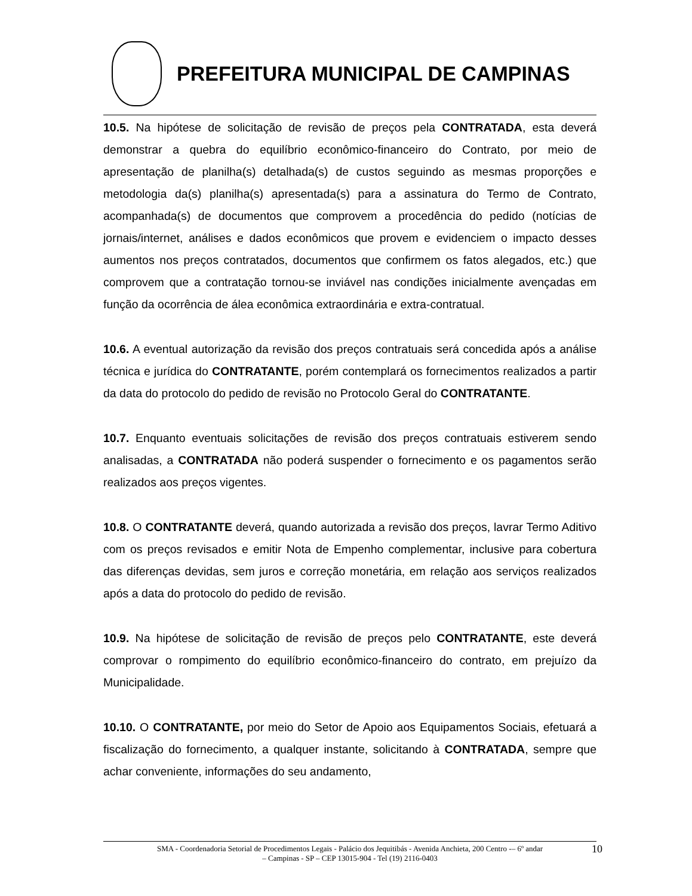PREFEITURA MUNICIPAL DE CAMPINAS
10.5. Na hipótese de solicitação de revisão de preços pela CONTRATADA, esta deverá demonstrar a quebra do equilíbrio econômico-financeiro do Contrato, por meio de apresentação de planilha(s) detalhada(s) de custos seguindo as mesmas proporções e metodologia da(s) planilha(s) apresentada(s) para a assinatura do Termo de Contrato, acompanhada(s) de documentos que comprovem a procedência do pedido (notícias de jornais/internet, análises e dados econômicos que provem e evidenciem o impacto desses aumentos nos preços contratados, documentos que confirmem os fatos alegados, etc.) que comprovem que a contratação tornou-se inviável nas condições inicialmente avençadas em função da ocorrência de álea econômica extraordinária e extra-contratual.
10.6. A eventual autorização da revisão dos preços contratuais será concedida após a análise técnica e jurídica do CONTRATANTE, porém contemplará os fornecimentos realizados a partir da data do protocolo do pedido de revisão no Protocolo Geral do CONTRATANTE.
10.7. Enquanto eventuais solicitações de revisão dos preços contratuais estiverem sendo analisadas, a CONTRATADA não poderá suspender o fornecimento e os pagamentos serão realizados aos preços vigentes.
10.8. O CONTRATANTE deverá, quando autorizada a revisão dos preços, lavrar Termo Aditivo com os preços revisados e emitir Nota de Empenho complementar, inclusive para cobertura das diferenças devidas, sem juros e correção monetária, em relação aos serviços realizados após a data do protocolo do pedido de revisão.
10.9. Na hipótese de solicitação de revisão de preços pelo CONTRATANTE, este deverá comprovar o rompimento do equilíbrio econômico-financeiro do contrato, em prejuízo da Municipalidade.
10.10. O CONTRATANTE, por meio do Setor de Apoio aos Equipamentos Sociais, efetuará a fiscalização do fornecimento, a qualquer instante, solicitando à CONTRATADA, sempre que achar conveniente, informações do seu andamento,
SMA - Coordenadoria Setorial de Procedimentos Legais - Palácio dos Jequitibás - Avenida Anchieta, 200 Centro -– 6º andar
– Campinas - SP – CEP 13015-904 - Tel (19) 2116-0403
10